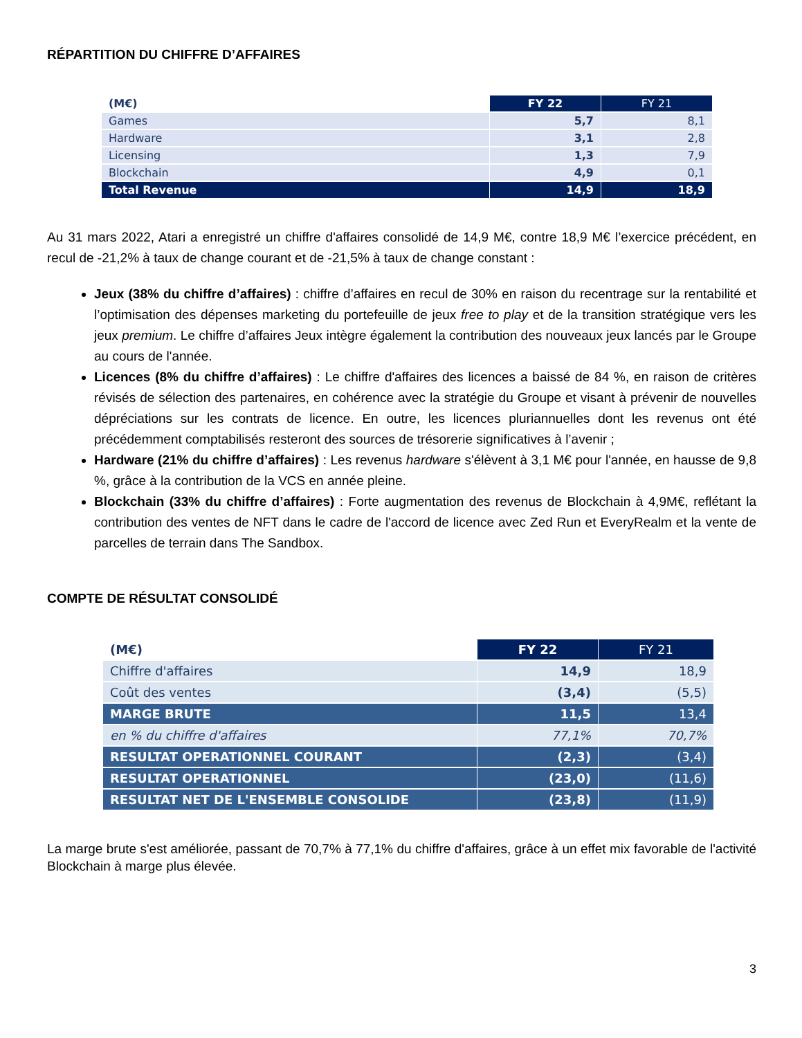RÉPARTITION DU CHIFFRE D’AFFAIRES
| (M€) | FY 22 | FY 21 |
| --- | --- | --- |
| Games | 5,7 | 8,1 |
| Hardware | 3,1 | 2,8 |
| Licensing | 1,3 | 7,9 |
| Blockchain | 4,9 | 0,1 |
| Total Revenue | 14,9 | 18,9 |
Au 31 mars 2022, Atari a enregistré un chiffre d'affaires consolidé de 14,9 M€, contre 18,9 M€ l’exercice précédent, en recul de -21,2% à taux de change courant et de -21,5% à taux de change constant :
Jeux (38% du chiffre d’affaires) : chiffre d’affaires en recul de 30% en raison du recentrage sur la rentabilité et l’optimisation des dépenses marketing du portefeuille de jeux free to play et de la transition stratégique vers les jeux premium. Le chiffre d’affaires Jeux intègre également la contribution des nouveaux jeux lancés par le Groupe au cours de l'année.
Licences (8% du chiffre d’affaires) : Le chiffre d'affaires des licences a baissé de 84 %, en raison de critères révisés de sélection des partenaires, en cohérence avec la stratégie du Groupe et visant à prévenir de nouvelles dépréciations sur les contrats de licence. En outre, les licences pluriannuelles dont les revenus ont été précédemment comptabilisés resteront des sources de trésorerie significatives à l’avenir ;
Hardware (21% du chiffre d’affaires) : Les revenus hardware s'élèvent à 3,1 M€ pour l'année, en hausse de 9,8 %, grâce à la contribution de la VCS en année pleine.
Blockchain (33% du chiffre d’affaires) : Forte augmentation des revenus de Blockchain à 4,9M€, reflétant la contribution des ventes de NFT dans le cadre de l'accord de licence avec Zed Run et EveryRealm et la vente de parcelles de terrain dans The Sandbox.
COMPTE DE RÉSULTAT CONSOLIDÉ
| (M€) | FY 22 | FY 21 |
| --- | --- | --- |
| Chiffre d'affaires | 14,9 | 18,9 |
| Coût des ventes | (3,4) | (5,5) |
| MARGE BRUTE | 11,5 | 13,4 |
| en % du chiffre d'affaires | 77,1% | 70,7% |
| RESULTAT OPERATIONNEL COURANT | (2,3) | (3,4) |
| RESULTAT OPERATIONNEL | (23,0) | (11,6) |
| RESULTAT NET DE L'ENSEMBLE CONSOLIDE | (23,8) | (11,9) |
La marge brute s'est améliorée, passant de 70,7% à 77,1% du chiffre d'affaires, grâce à un effet mix favorable de l'activité Blockchain à marge plus élevée.
3